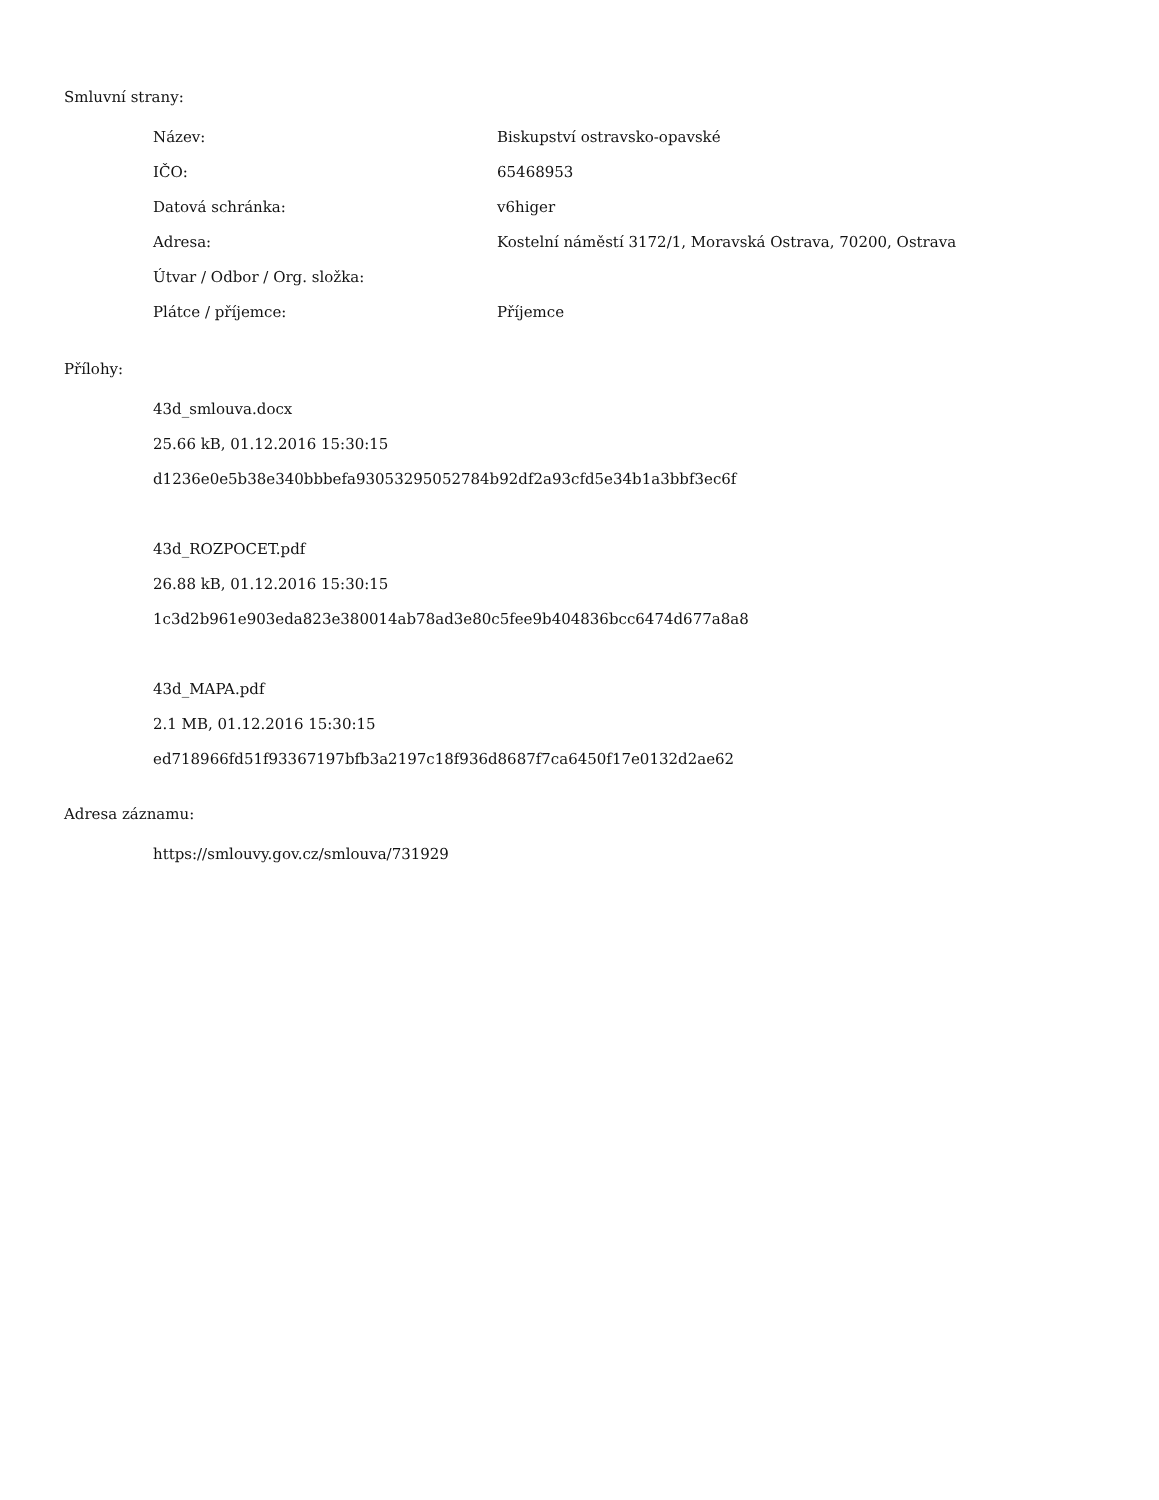Smluvní strany:
| Název: | Biskupství ostravsko-opavské |
| IČO: | 65468953 |
| Datová schránka: | v6higer |
| Adresa: | Kostelní náměstí 3172/1, Moravská Ostrava, 70200, Ostrava |
| Útvar / Odbor / Org. složka: | |
| Plátce / příjemce: | Příjemce |
Přílohy:
43d_smlouva.docx
25.66 kB, 01.12.2016 15:30:15
d1236e0e5b38e340bbbefa93053295052784b92df2a93cfd5e34b1a3bbf3ec6f
43d_ROZPOCET.pdf
26.88 kB, 01.12.2016 15:30:15
1c3d2b961e903eda823e380014ab78ad3e80c5fee9b404836bcc6474d677a8a8
43d_MAPA.pdf
2.1 MB, 01.12.2016 15:30:15
ed718966fd51f93367197bfb3a2197c18f936d8687f7ca6450f17e0132d2ae62
Adresa záznamu:
https://smlouvy.gov.cz/smlouva/731929